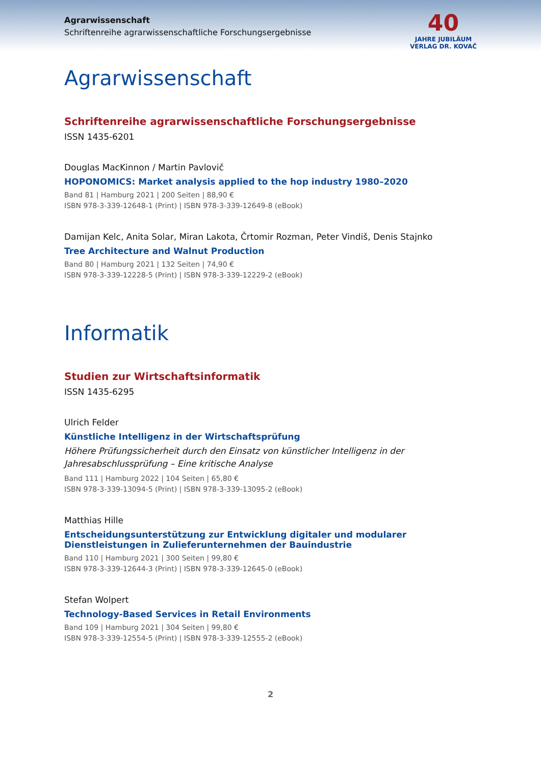Agrarwissenschaft
Schriftenreihe agrarwissenschaftliche Forschungsergebnisse
40
JAHRE JUBILÄUM
VERLAG DR. KOVAČ
Agrarwissenschaft
Schriftenreihe agrarwissenschaftliche Forschungsergebnisse
ISSN 1435-6201
Douglas MacKinnon / Martin Pavlovič
HOPONOMICS: Market analysis applied to the hop industry 1980–2020
Band 81 | Hamburg 2021 | 200 Seiten | 88,90 €
ISBN 978-3-339-12648-1 (Print) | ISBN 978-3-339-12649-8 (eBook)
Damijan Kelc, Anita Solar, Miran Lakota, Črtomir Rozman, Peter Vindiš, Denis Stajnko
Tree Architecture and Walnut Production
Band 80 | Hamburg 2021 | 132 Seiten | 74,90 €
ISBN 978-3-339-12228-5 (Print) | ISBN 978-3-339-12229-2 (eBook)
Informatik
Studien zur Wirtschaftsinformatik
ISSN 1435-6295
Ulrich Felder
Künstliche Intelligenz in der Wirtschaftsprüfung
Höhere Prüfungssicherheit durch den Einsatz von künstlicher Intelligenz in der Jahresabschlussprüfung – Eine kritische Analyse
Band 111 | Hamburg 2022 | 104 Seiten | 65,80 €
ISBN 978-3-339-13094-5 (Print) | ISBN 978-3-339-13095-2 (eBook)
Matthias Hille
Entscheidungsunterstützung zur Entwicklung digitaler und modularer Dienstleistungen in Zulieferunternehmen der Bauindustrie
Band 110 | Hamburg 2021 | 300 Seiten | 99,80 €
ISBN 978-3-339-12644-3 (Print) | ISBN 978-3-339-12645-0 (eBook)
Stefan Wolpert
Technology-Based Services in Retail Environments
Band 109 | Hamburg 2021 | 304 Seiten | 99,80 €
ISBN 978-3-339-12554-5 (Print) | ISBN 978-3-339-12555-2 (eBook)
2